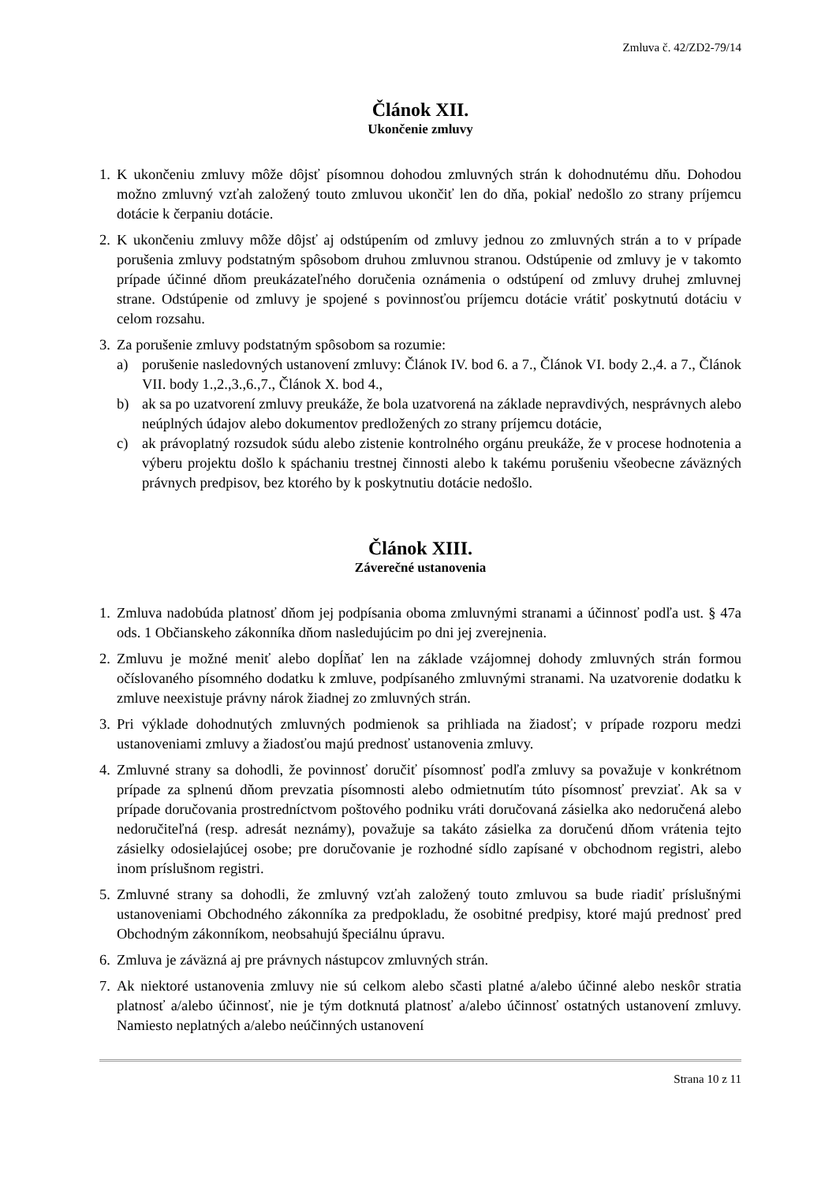Zmluva č. 42/ZD2-79/14
Článok XII.
Ukončenie zmluvy
1. K ukončeniu zmluvy môže dôjsť písomnou dohodou zmluvných strán k dohodnutému dňu. Dohodou možno zmluvný vzťah založený touto zmluvou ukončiť len do dňa, pokiaľ nedošlo zo strany príjemcu dotácie k čerpaniu dotácie.
2. K ukončeniu zmluvy môže dôjsť aj odstúpením od zmluvy jednou zo zmluvných strán a to v prípade porušenia zmluvy podstatným spôsobom druhou zmluvnou stranou. Odstúpenie od zmluvy je v takomto prípade účinné dňom preukázateľného doručenia oznámenia o odstúpení od zmluvy druhej zmluvnej strane. Odstúpenie od zmluvy je spojené s povinnosťou príjemcu dotácie vrátiť poskytnutú dotáciu v celom rozsahu.
3. Za porušenie zmluvy podstatným spôsobom sa rozumie:
a) porušenie nasledovných ustanovení zmluvy: Článok IV. bod 6. a 7., Článok VI. body 2.,4. a 7., Článok VII. body 1.,2.,3.,6.,7., Článok X. bod 4.,
b) ak sa po uzatvorení zmluvy preukáže, že bola uzatvorená na základe nepravdivých, nesprávnych alebo neúplných údajov alebo dokumentov predložených zo strany príjemcu dotácie,
c) ak právoplatný rozsudok súdu alebo zistenie kontrolného orgánu preukáže, že v procese hodnotenia a výberu projektu došlo k spáchaniu trestnej činnosti alebo k takému porušeniu všeobecne záväzných právnych predpisov, bez ktorého by k poskytnutiu dotácie nedošlo.
Článok XIII.
Záverečné ustanovenia
1. Zmluva nadobúda platnosť dňom jej podpísania oboma zmluvnými stranami a účinnosť podľa ust. § 47a ods. 1 Občianskeho zákonníka dňom nasledujúcim po dni jej zverejnenia.
2. Zmluvu je možné meniť alebo dopĺňať len na základe vzájomnej dohody zmluvných strán formou očíslovaného písomného dodatku k zmluve, podpísaného zmluvnými stranami. Na uzatvorenie dodatku k zmluve neexistuje právny nárok žiadnej zo zmluvných strán.
3. Pri výklade dohodnutých zmluvných podmienok sa prihliada na žiadosť; v prípade rozporu medzi ustanoveniami zmluvy a žiadosťou majú prednosť ustanovenia zmluvy.
4. Zmluvné strany sa dohodli, že povinnosť doručiť písomnosť podľa zmluvy sa považuje v konkrétnom prípade za splnenú dňom prevzatia písomnosti alebo odmietnutím túto písomnosť prevziať. Ak sa v prípade doručovania prostredníctvom poštového podniku vráti doručovaná zásielka ako nedoručená alebo nedoručiteľná (resp. adresát neznámy), považuje sa takáto zásielka za doručenú dňom vrátenia tejto zásielky odosielajúcej osobe; pre doručovanie je rozhodné sídlo zapísané v obchodnom registri, alebo inom príslušnom registri.
5. Zmluvné strany sa dohodli, že zmluvný vzťah založený touto zmluvou sa bude riadiť príslušnými ustanoveniami Obchodného zákonníka za predpokladu, že osobitné predpisy, ktoré majú prednosť pred Obchodným zákonníkom, neobsahujú špeciálnu úpravu.
6. Zmluva je záväzná aj pre právnych nástupcov zmluvných strán.
7. Ak niektoré ustanovenia zmluvy nie sú celkom alebo sčasti platné a/alebo účinné alebo neskôr stratia platnosť a/alebo účinnosť, nie je tým dotknutá platnosť a/alebo účinnosť ostatných ustanovení zmluvy. Namiesto neplatných a/alebo neúčinných ustanovení
Strana 10 z 11